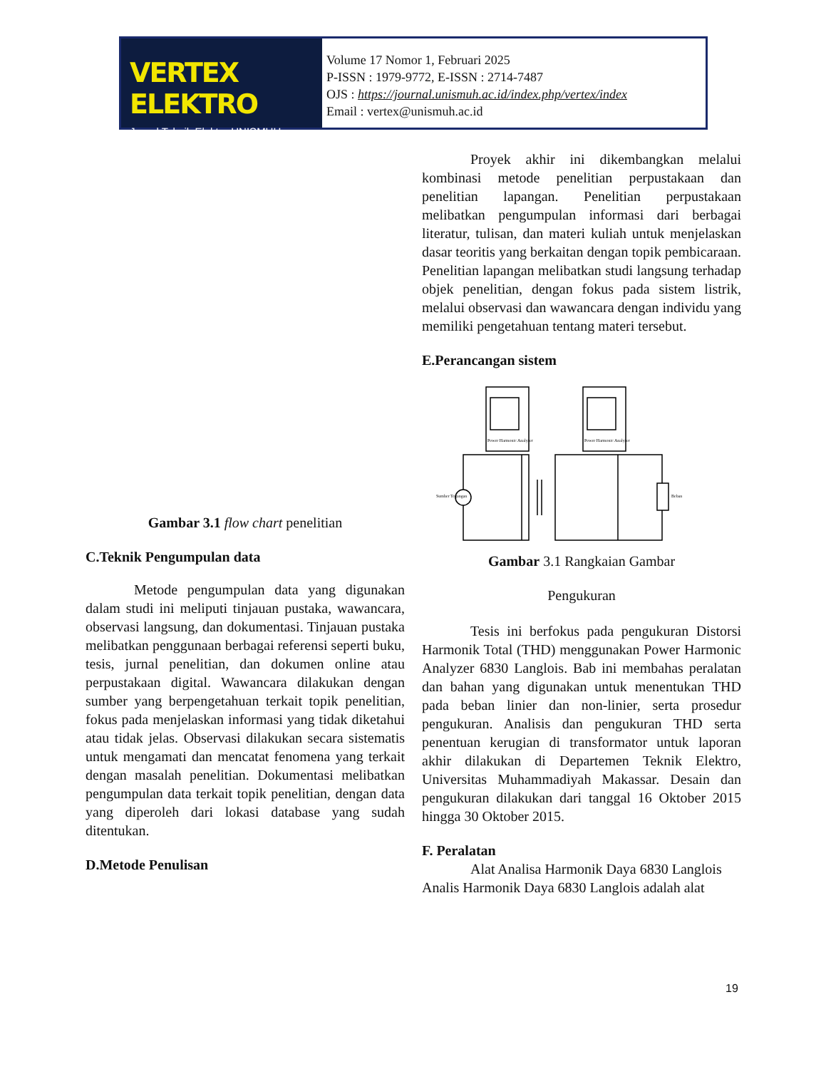VERTEX ELEKTRO
Jurnal Teknik Elektro UNISMUH
Volume 17 Nomor 1, Februari 2025
P-ISSN : 1979-9772, E-ISSN : 2714-7487
OJS : https://journal.unismuh.ac.id/index.php/vertex/index
Email : vertex@unismuh.ac.id
Gambar 3.1 flow chart penelitian
C.Teknik Pengumpulan data
Metode pengumpulan data yang digunakan dalam studi ini meliputi tinjauan pustaka, wawancara, observasi langsung, dan dokumentasi. Tinjauan pustaka melibatkan penggunaan berbagai referensi seperti buku, tesis, jurnal penelitian, dan dokumen online atau perpustakaan digital. Wawancara dilakukan dengan sumber yang berpengetahuan terkait topik penelitian, fokus pada menjelaskan informasi yang tidak diketahui atau tidak jelas. Observasi dilakukan secara sistematis untuk mengamati dan mencatat fenomena yang terkait dengan masalah penelitian. Dokumentasi melibatkan pengumpulan data terkait topik penelitian, dengan data yang diperoleh dari lokasi database yang sudah ditentukan.
D.Metode Penulisan
Proyek akhir ini dikembangkan melalui kombinasi metode penelitian perpustakaan dan penelitian lapangan. Penelitian perpustakaan melibatkan pengumpulan informasi dari berbagai literatur, tulisan, dan materi kuliah untuk menjelaskan dasar teoritis yang berkaitan dengan topik pembicaraan. Penelitian lapangan melibatkan studi langsung terhadap objek penelitian, dengan fokus pada sistem listrik, melalui observasi dan wawancara dengan individu yang memiliki pengetahuan tentang materi tersebut.
E.Perancangan sistem
Power Harmonic Analyzer
Power Harmonic Analyzer
Sumber Tegangan
Beban
Gambar 3.1 Rangkaian Gambar
Pengukuran
Tesis ini berfokus pada pengukuran Distorsi Harmonik Total (THD) menggunakan Power Harmonic Analyzer 6830 Langlois. Bab ini membahas peralatan dan bahan yang digunakan untuk menentukan THD pada beban linier dan non-linier, serta prosedur pengukuran. Analisis dan pengukuran THD serta penentuan kerugian di transformator untuk laporan akhir dilakukan di Departemen Teknik Elektro, Universitas Muhammadiyah Makassar. Desain dan pengukuran dilakukan dari tanggal 16 Oktober 2015 hingga 30 Oktober 2015.
F. Peralatan
Alat Analisa Harmonik Daya 6830 Langlois
Analis Harmonik Daya 6830 Langlois adalah alat
19